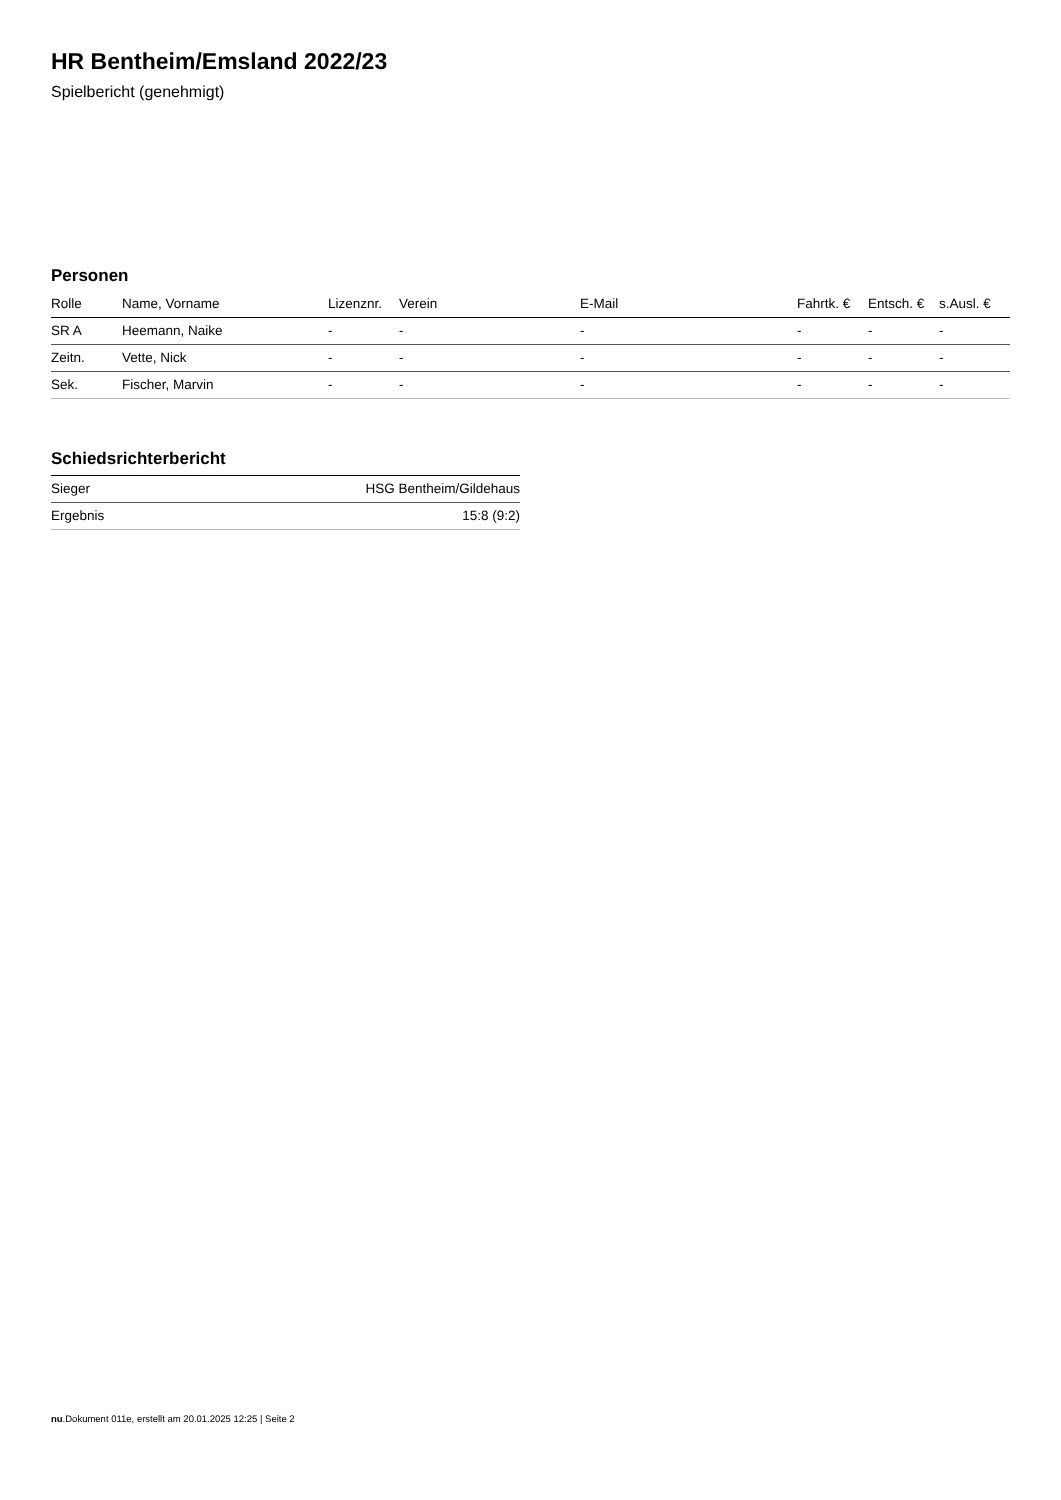HR Bentheim/Emsland 2022/23
Spielbericht (genehmigt)
Personen
| Rolle | Name, Vorname | Lizenznr. | Verein | E-Mail | Fahrtk. € | Entsch. € | s.Ausl. € |
| --- | --- | --- | --- | --- | --- | --- | --- |
| SR A | Heemann, Naike | - | - | - | - | - | - |
| Zeitn. | Vette, Nick | - | - | - | - | - | - |
| Sek. | Fischer, Marvin | - | - | - | - | - | - |
Schiedsrichterbericht
| Sieger | HSG Bentheim/Gildehaus |
| Ergebnis | 15:8 (9:2) |
nu.Dokument 011e, erstellt am 20.01.2025 12:25 | Seite 2